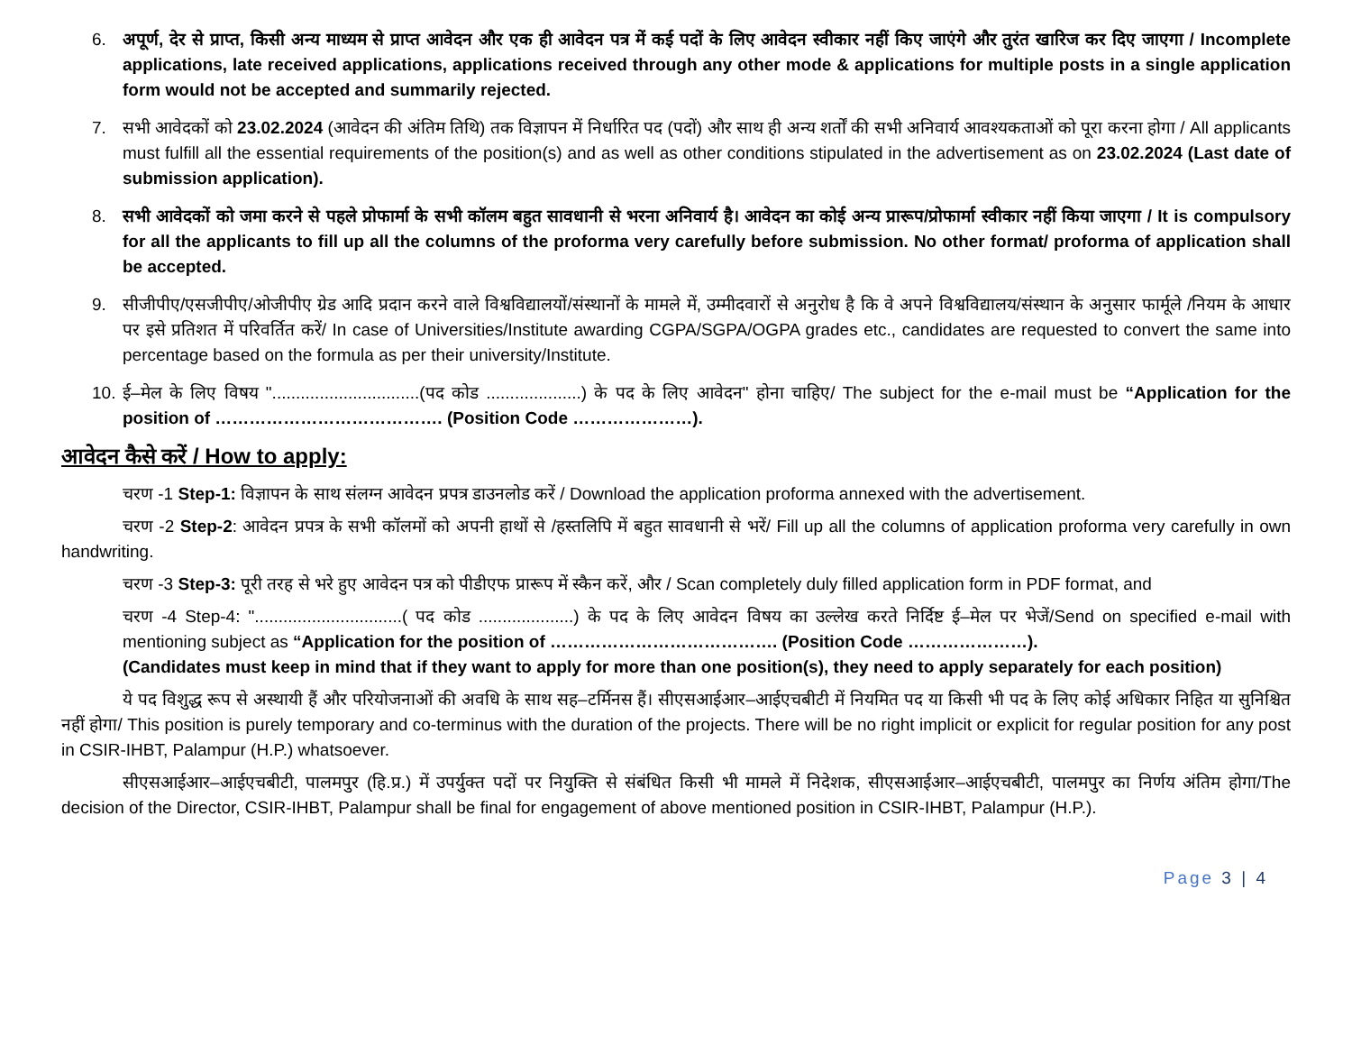6. अपूर्ण, देर से प्राप्त, किसी अन्य माध्यम से प्राप्त आवेदन और एक ही आवेदन पत्र में कई पदों के लिए आवेदन स्वीकार नहीं किए जाएंगे और तुरंत खारिज कर दिए जाएगा / Incomplete applications, late received applications, applications received through any other mode & applications for multiple posts in a single application form would not be accepted and summarily rejected.
7. सभी आवेदकों को 23.02.2024 (आवेदन की अंतिम तिथि) तक विज्ञापन में निर्धारित पद (पदों) और साथ ही अन्य शर्तों की सभी अनिवार्य आवश्यकताओं को पूरा करना होगा / All applicants must fulfill all the essential requirements of the position(s) and as well as other conditions stipulated in the advertisement as on 23.02.2024 (Last date of submission application).
8. सभी आवेदकों को जमा करने से पहले प्रोफार्मा के सभी कॉलम बहुत सावधानी से भरना अनिवार्य है। आवेदन का कोई अन्य प्रारूप/प्रोफार्मा स्वीकार नहीं किया जाएगा / It is compulsory for all the applicants to fill up all the columns of the proforma very carefully before submission. No other format/ proforma of application shall be accepted.
9. सीजीपीए/एसजीपीए/ओजीपीए ग्रेड आदि प्रदान करने वाले विश्वविद्यालयों/संस्थानों के मामले में, उम्मीदवारों से अनुरोध है कि वे अपने विश्वविद्यालय/संस्थान के अनुसार फार्मूले /नियम के आधार पर इसे प्रतिशत में परिवर्तित करें/ In case of Universities/Institute awarding CGPA/SGPA/OGPA grades etc., candidates are requested to convert the same into percentage based on the formula as per their university/Institute.
10.
ई–मेल के लिए विषय "...............................(पद कोड ....................) के पद के लिए आवेदन" होना चाहिए/ The subject for the e-mail must be “Application for the position of …………………………………. (Position Code …………………).
आवेदन कैसे करें / How to apply:
चरण -1 Step-1: विज्ञापन के साथ संलग्न आवेदन प्रपत्र डाउनलोड करें / Download the application proforma annexed with the advertisement.
चरण -2 Step-2: आवेदन प्रपत्र के सभी कॉलमों को अपनी हाथों से /हस्तलिपि में बहुत सावधानी से भरें/ Fill up all the columns of application proforma very carefully in own handwriting.
चरण -3 Step-3: पूरी तरह से भरे हुए आवेदन पत्र को पीडीएफ प्रारूप में स्कैन करें, और / Scan completely duly filled application form in PDF format, and
चरण -4 Step-4: "...............................( पद कोड ....................) के पद के लिए आवेदन विषय का उल्लेख करते निर्दिष्ट ई–मेल पर भेजें/Send on specified e-mail with mentioning subject as “Application for the position of …………………………………. (Position Code …………………).
(Candidates must keep in mind that if they want to apply for more than one position(s), they need to apply separately for each position)
ये पद विशुद्ध रूप से अस्थायी हैं और परियोजनाओं की अवधि के साथ सह–टर्मिनस हैं। सीएसआईआर–आईएचबीटी में नियमित पद या किसी भी पद के लिए कोई अधिकार निहित या सुनिश्चित नहीं होगा/ This position is purely temporary and co-terminus with the duration of the projects. There will be no right implicit or explicit for regular position for any post in CSIR-IHBT, Palampur (H.P.) whatsoever.
सीएसआईआर–आईएचबीटी, पालमपुर (हि.प्र.) में उपर्युक्त पदों पर नियुक्ति से संबंधित किसी भी मामले में निदेशक, सीएसआईआर–आईएचबीटी, पालमपुर का निर्णय अंतिम होगा/The decision of the Director, CSIR-IHBT, Palampur shall be final for engagement of above mentioned position in CSIR-IHBT, Palampur (H.P.).
Page 3 | 4